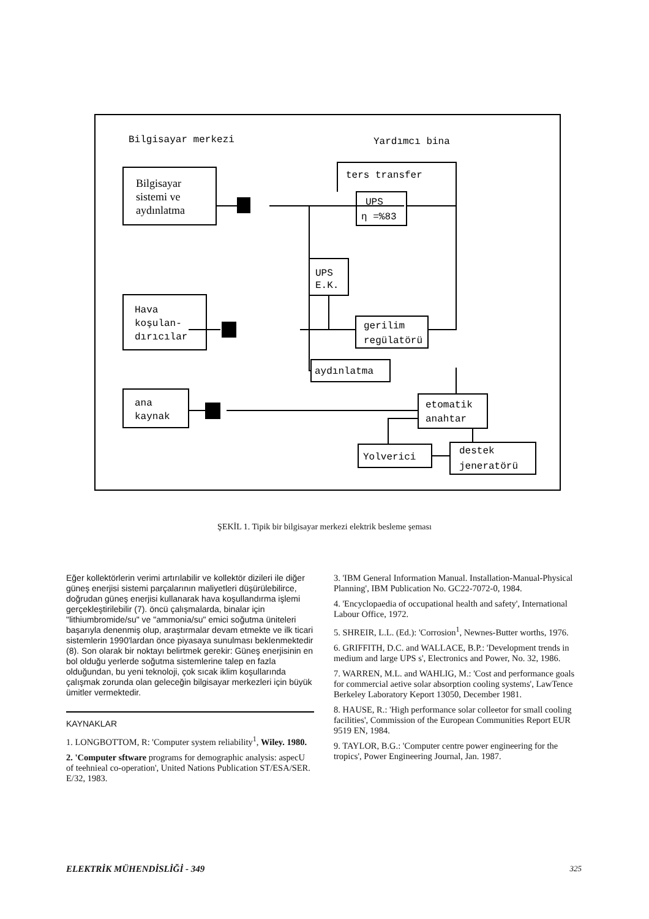Bilgisayar merkezi
Yardımcı bina
ters transfer
Bilgisayar
sistemi ve
aydınlatma
UPS
η =%83
UPS
E.K.
Hava
koşulan-
dırıcılar
gerilim
regülatörü
aydınlatma
ana
kaynak
etomatik
anahtar
Yolverici
destek
jeneratörü
ŞEKİL 1. Tipik bir bilgisayar merkezi elektrik besleme şeması
Eğer kollektörlerin verimi artırılabilir ve kollektör dizileri ile diğer güneş enerjisi sistemi parçalarının maliyetleri düşürülebilirce, doğrudan güneş enerjisi kullanarak hava koşullandırma işlemi gerçekleştirilebilir (7). öncü çalışmalarda, binalar için "lithiumbromide/su" ve "ammonia/su" emici soğutma üniteleri başarıyla denenmiş olup, araştırmalar devam etmekte ve ilk ticari sistemlerin 1990'lardan önce piyasaya sunulması beklenmektedir (8). Son olarak bir noktayı belirtmek gerekir: Güneş enerjisinin en bol olduğu yerlerde soğutma sistemlerine talep en fazla olduğundan, bu yeni teknoloji, çok sıcak iklim koşullarında çalışmak zorunda olan geleceğin bilgisayar merkezleri için büyük ümitler vermektedir.
KAYNAKLAR
1. LONGBOTTOM, R: 'Computer system reliability<sup>1</sup>, Wiley. 1980.
2. 'Computer sftware programs for demographic analysis: aspecU of teehnieal co-operation', United Nations Publication ST/ESA/SER. E/32, 1983.
3. 'IBM General Information Manual. Installation-Manual-Physical Planning', IBM Publication No. GC22-7072-0, 1984.
4. 'Encyclopaedia of occupational health and safety', International Labour Office, 1972.
5. SHREIR, L.L. (Ed.): 'Corrosion<sup>1</sup>, Newnes-Butter worths, 1976.
6. GRIFFITH, D.C. and WALLACE, B.P.: 'Development trends in medium and large UPS s', Electronics and Power, No. 32, 1986.
7. WARREN, M.L. and WAHLIG, M.: 'Cost and performance goals for commercial aetive solar absorption cooling systems', LawTence Berkeley Laboratory Keport 13050, December 1981.
8. HAUSE, R.: 'High performance solar colleetor for small cooling facilities', Commission of the European Communities Report EUR 9519 EN, 1984.
9. TAYLOR, B.G.: 'Computer centre power engineering for the tropics', Power Engineering Journal, Jan. 1987.
ELEKTRİK MÜHENDİSLİĞİ - 349 325